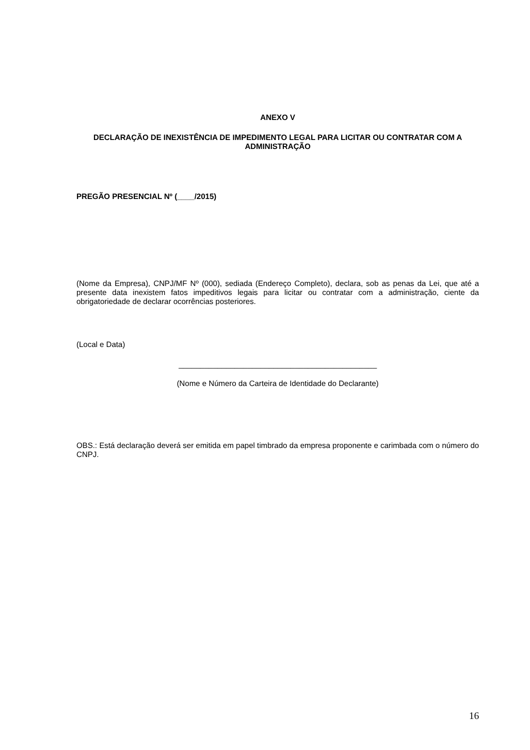ANEXO V
DECLARAÇÃO DE INEXISTÊNCIA DE IMPEDIMENTO LEGAL PARA LICITAR OU CONTRATAR COM A ADMINISTRAÇÃO
PREGÃO PRESENCIAL Nº (____/2015)
(Nome da Empresa), CNPJ/MF Nº (000), sediada (Endereço Completo), declara, sob as penas da Lei, que até a presente data inexistem fatos impeditivos legais para licitar ou contratar com a administração, ciente da obrigatoriedade de declarar ocorrências posteriores.
(Local e Data)
______________________________________________
(Nome e Número da Carteira de Identidade do Declarante)
OBS.: Está declaração deverá ser emitida em papel timbrado da empresa proponente e carimbada com o número do CNPJ.
16